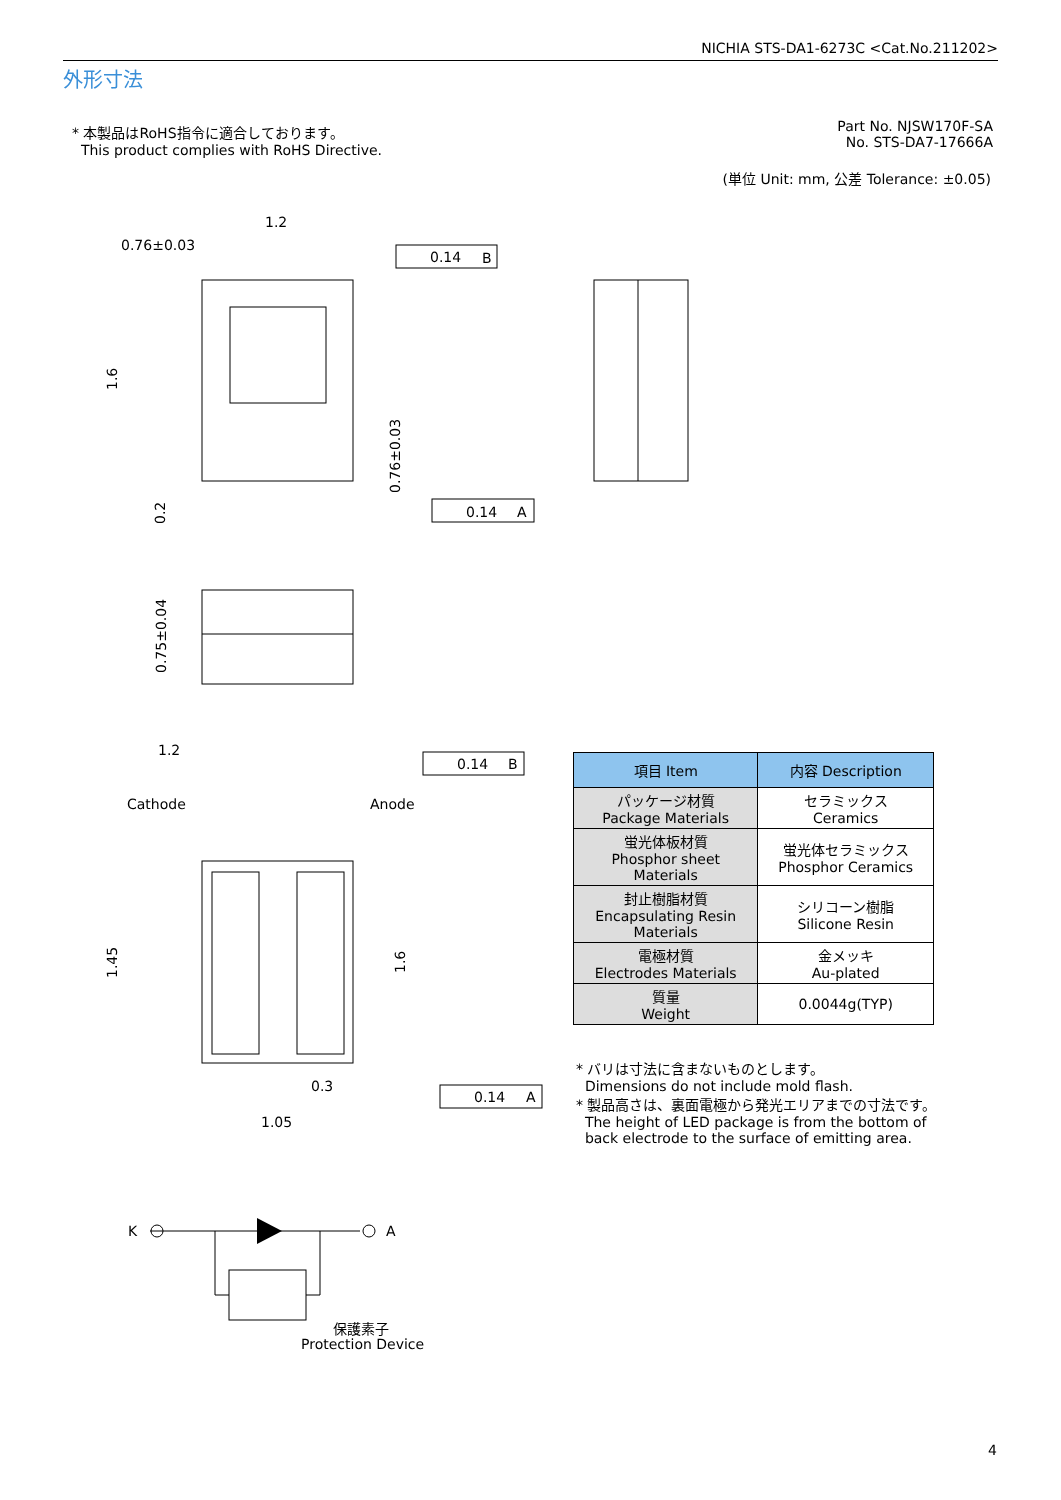NICHIA STS-DA1-6273C <Cat.No.211202>
外形寸法
* 本製品はRoHS指令に適合しております。
This product complies with RoHS Directive.
Part No. NJSW170F-SA
No. STS-DA7-17666A
(単位 Unit: mm, 公差 Tolerance: ±0.05)
1.2
0.76±0.03
0.14
B
0.14
A
1.2
0.14
B
Cathode
Anode
0.3
1.05
0.14
A
K
A
保護素子
Protection Device
1.6
0.2
0.76±0.03
0.75±0.04
1.45
1.6
| 項目 Item | 内容 Description |
| --- | --- |
| パッケージ材質 Package Materials | セラミックス Ceramics |
| 蛍光体板材質 Phosphor sheet Materials | 蛍光体セラミックス Phosphor Ceramics |
| 封止樹脂材質 Encapsulating Resin Materials | シリコーン樹脂 Silicone Resin |
| 電極材質 Electrodes Materials | 金メッキ Au-plated |
| 質量 Weight | 0.0044g(TYP) |
* バリは寸法に含まないものとします。
Dimensions do not include mold flash.
* 製品高さは、裏面電極から発光エリアまでの寸法です。
The height of LED package is from the bottom of
back electrode to the surface of emitting area.
4